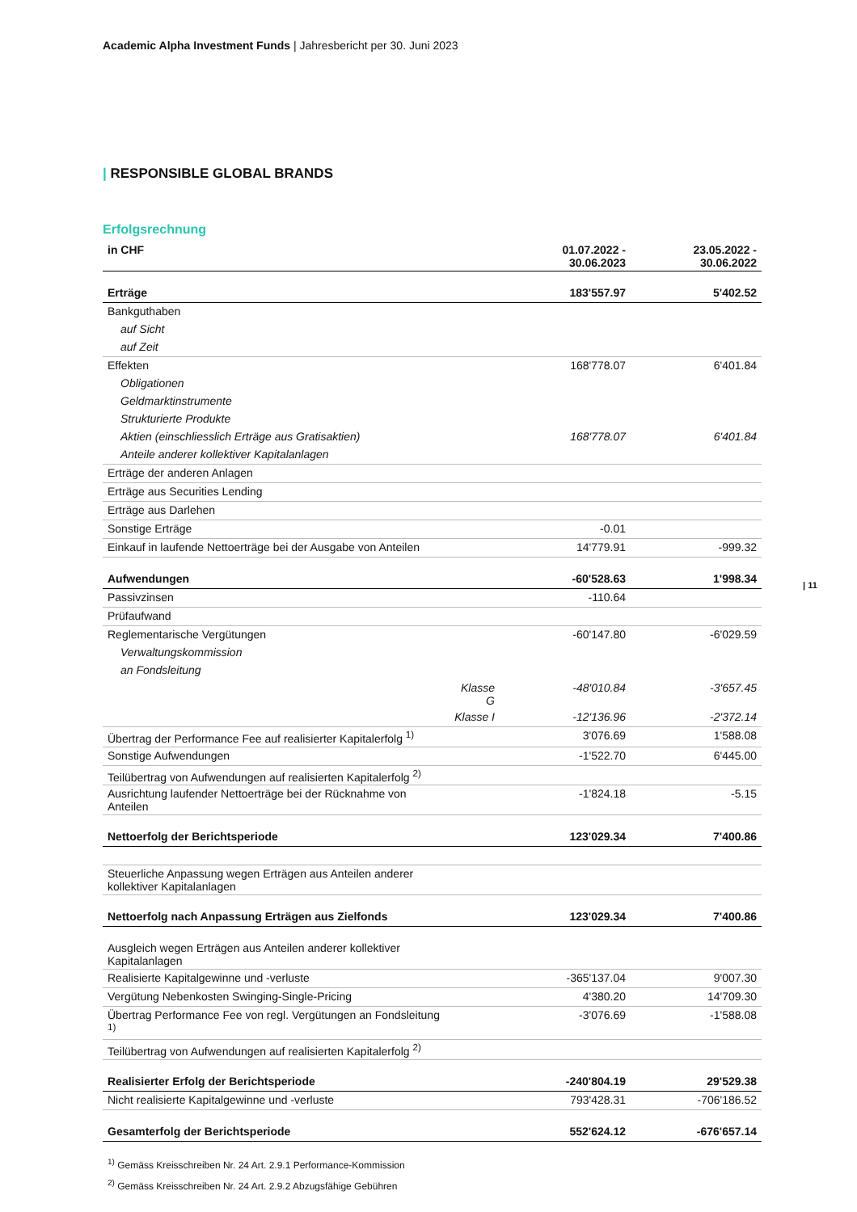Academic Alpha Investment Funds | Jahresbericht per 30. Juni 2023
| RESPONSIBLE GLOBAL BRANDS
| 11
Erfolgsrechnung
| in CHF | | 01.07.2022 - 30.06.2023 | 23.05.2022 - 30.06.2022 |
| --- | --- | --- | --- |
| Erträge | | 183'557.97 | 5'402.52 |
| Bankguthaben | | | |
| auf Sicht | | | |
| auf Zeit | | | |
| Effekten | | 168'778.07 | 6'401.84 |
| Obligationen | | | |
| Geldmarktinstrumente | | | |
| Strukturierte Produkte | | | |
| Aktien (einschliesslich Erträge aus Gratisaktien) | | 168'778.07 | 6'401.84 |
| Anteile anderer kollektiver Kapitalanlagen | | | |
| Erträge der anderen Anlagen | | | |
| Erträge aus Securities Lending | | | |
| Erträge aus Darlehen | | | |
| Sonstige Erträge | | -0.01 | |
| Einkauf in laufende Nettoerträge bei der Ausgabe von Anteilen | | 14'779.91 | -999.32 |
| Aufwendungen | | -60'528.63 | 1'998.34 |
| Passivzinsen | | -110.64 | |
| Prüfaufwand | | | |
| Reglementarische Vergütungen | | -60'147.80 | -6'029.59 |
| Verwaltungskommission | | | |
| an Fondsleitung | | | |
| | Klasse G | -48'010.84 | -3'657.45 |
| | Klasse I | -12'136.96 | -2'372.14 |
| Übertrag der Performance Fee auf realisierter Kapitalerfolg <sup>1)</sup> | | 3'076.69 | 1'588.08 |
| Sonstige Aufwendungen | | -1'522.70 | 6'445.00 |
| Teilübertrag von Aufwendungen auf realisierten Kapitalerfolg <sup>2)</sup> | | | |
| Ausrichtung laufender Nettoerträge bei der Rücknahme von Anteilen | | -1'824.18 | -5.15 |
| Nettoerfolg der Berichtsperiode | | 123'029.34 | 7'400.86 |
| Steuerliche Anpassung wegen Erträgen aus Anteilen anderer kollektiver Kapitalanlagen | | | |
| Nettoerfolg nach Anpassung Erträgen aus Zielfonds | | 123'029.34 | 7'400.86 |
| Ausgleich wegen Erträgen aus Anteilen anderer kollektiver Kapitalanlagen | | | |
| Realisierte Kapitalgewinne und -verluste | | -365'137.04 | 9'007.30 |
| Vergütung Nebenkosten Swinging-Single-Pricing | | 4'380.20 | 14'709.30 |
| Übertrag Performance Fee von regl. Vergütungen an Fondsleitung <sup>1)</sup> | | -3'076.69 | -1'588.08 |
| Teilübertrag von Aufwendungen auf realisierten Kapitalerfolg <sup>2)</sup> | | | |
| Realisierter Erfolg der Berichtsperiode | | -240'804.19 | 29'529.38 |
| Nicht realisierte Kapitalgewinne und -verluste | | 793'428.31 | -706'186.52 |
| Gesamterfolg der Berichtsperiode | | 552'624.12 | -676'657.14 |
<sup>1)</sup> Gemäss Kreisschreiben Nr. 24 Art. 2.9.1 Performance-Kommission
<sup>2)</sup> Gemäss Kreisschreiben Nr. 24 Art. 2.9.2 Abzugsfähige Gebühren